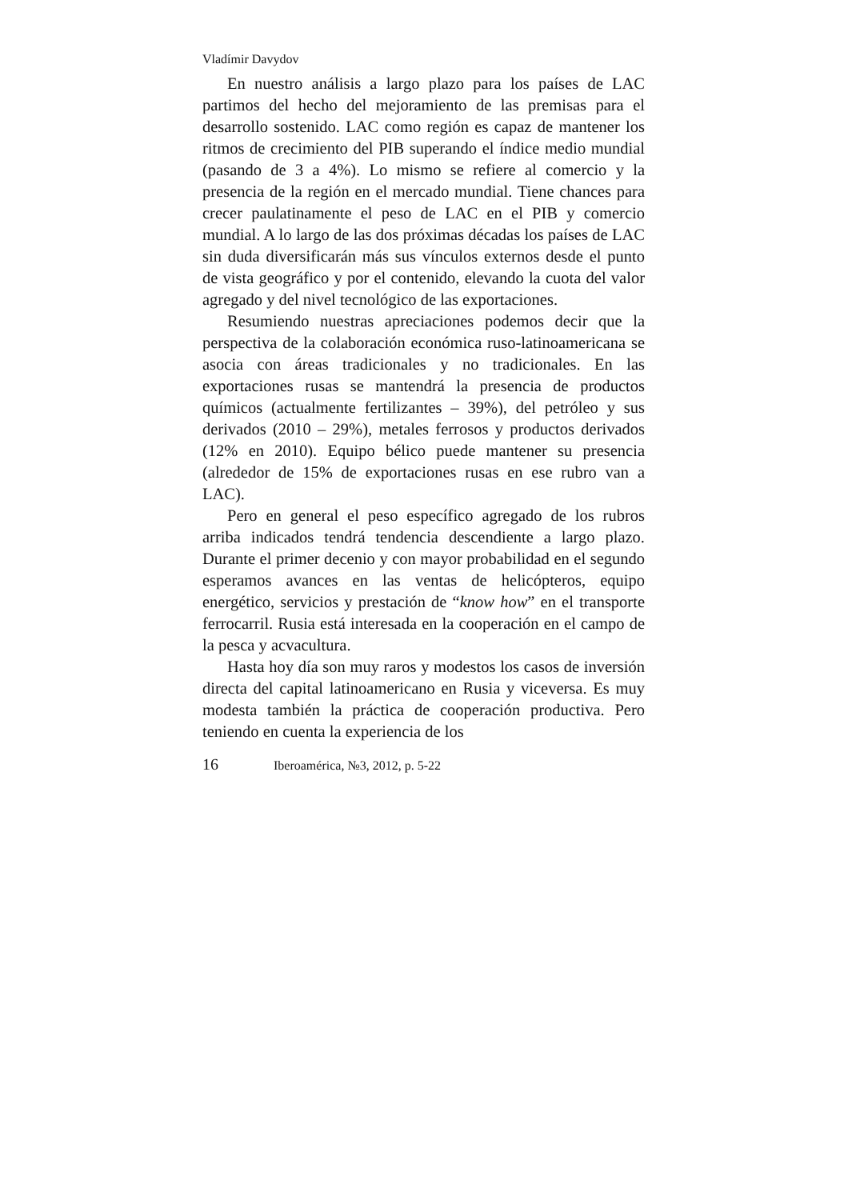Vladímir Davydov
En nuestro análisis a largo plazo para los países de LAC partimos del hecho del mejoramiento de las premisas para el desarrollo sostenido. LAC como región es capaz de mantener los ritmos de crecimiento del PIB superando el índice medio mundial (pasando de 3 a 4%). Lo mismo se refiere al comercio y la presencia de la región en el mercado mundial. Tiene chances para crecer paulatinamente el peso de LAC en el PIB y comercio mundial. A lo largo de las dos próximas décadas los países de LAC sin duda diversificarán más sus vínculos externos desde el punto de vista geográfico y por el contenido, elevando la cuota del valor agregado y del nivel tecnológico de las exportaciones.
Resumiendo nuestras apreciaciones podemos decir que la perspectiva de la colaboración económica ruso-latinoamericana se asocia con áreas tradicionales y no tradicionales. En las exportaciones rusas se mantendrá la presencia de productos químicos (actualmente fertilizantes – 39%), del petróleo y sus derivados (2010 – 29%), metales ferrosos y productos derivados (12% en 2010). Equipo bélico puede mantener su presencia (alrededor de 15% de exportaciones rusas en ese rubro van a LAC).
Pero en general el peso específico agregado de los rubros arriba indicados tendrá tendencia descendiente a largo plazo. Durante el primer decenio y con mayor probabilidad en el segundo esperamos avances en las ventas de helicópteros, equipo energético, servicios y prestación de “know how” en el transporte ferrocarril. Rusia está interesada en la cooperación en el campo de la pesca y acvacultura.
Hasta hoy día son muy raros y modestos los casos de inversión directa del capital latinoamericano en Rusia y viceversa. Es muy modesta también la práctica de cooperación productiva. Pero teniendo en cuenta la experiencia de los
16 Iberoamérica, №3, 2012, p. 5-22